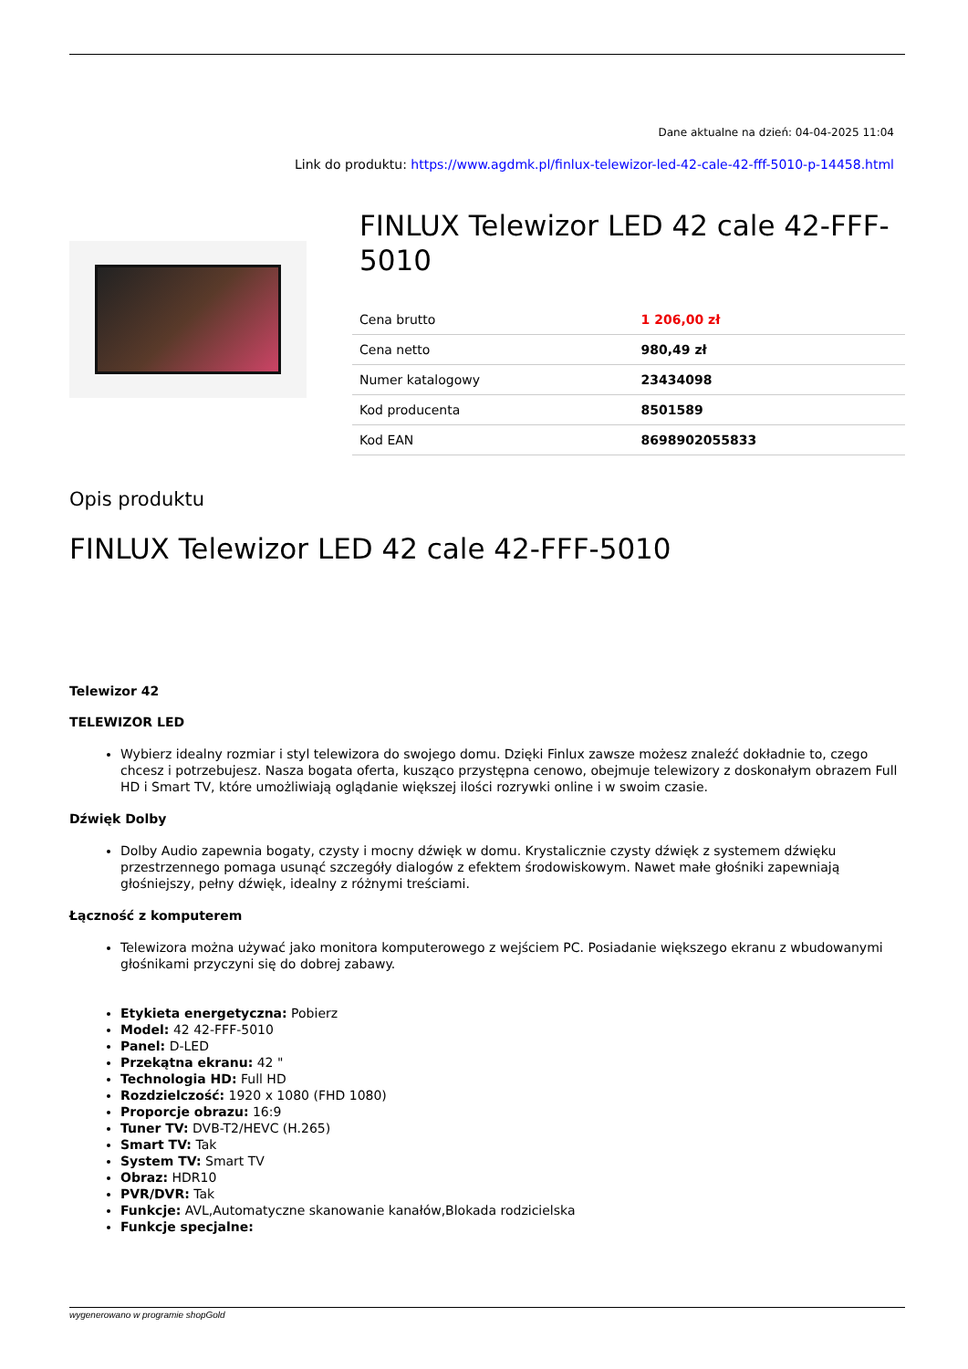Dane aktualne na dzień: 04-04-2025 11:04
Link do produktu: https://www.agdmk.pl/finlux-telewizor-led-42-cale-42-fff-5010-p-14458.html
FINLUX Telewizor LED 42 cale 42-FFF-5010
| Cena brutto | 1 206,00 zł |
| Cena netto | 980,49 zł |
| Numer katalogowy | 23434098 |
| Kod producenta | 8501589 |
| Kod EAN | 8698902055833 |
Opis produktu
FINLUX Telewizor LED 42 cale 42-FFF-5010
Telewizor 42
TELEWIZOR LED
Wybierz idealny rozmiar i styl telewizora do swojego domu. Dzięki Finlux zawsze możesz znaleźć dokładnie to, czego chcesz i potrzebujesz. Nasza bogata oferta, kusząco przystępna cenowo, obejmuje telewizory z doskonałym obrazem Full HD i Smart TV, które umożliwiają oglądanie większej ilości rozrywki online i w swoim czasie.
Dźwięk Dolby
Dolby Audio zapewnia bogaty, czysty i mocny dźwięk w domu. Krystalicznie czysty dźwięk z systemem dźwięku przestrzennego pomaga usunąć szczegóły dialogów z efektem środowiskowym. Nawet małe głośniki zapewniają głośniejszy, pełny dźwięk, idealny z różnymi treściami.
Łączność z komputerem
Telewizora można używać jako monitora komputerowego z wejściem PC. Posiadanie większego ekranu z wbudowanymi głośnikami przyczyni się do dobrej zabawy.
Etykieta energetyczna: Pobierz
Model: 42 42-FFF-5010
Panel: D-LED
Przekątna ekranu: 42 "
Technologia HD: Full HD
Rozdzielczość: 1920 x 1080 (FHD 1080)
Proporcje obrazu: 16:9
Tuner TV: DVB-T2/HEVC (H.265)
Smart TV: Tak
System TV: Smart TV
Obraz: HDR10
PVR/DVR: Tak
Funkcje: AVL,Automatyczne skanowanie kanałów,Blokada rodzicielska
Funkcje specjalne:
wygenerowano w programie shopGold